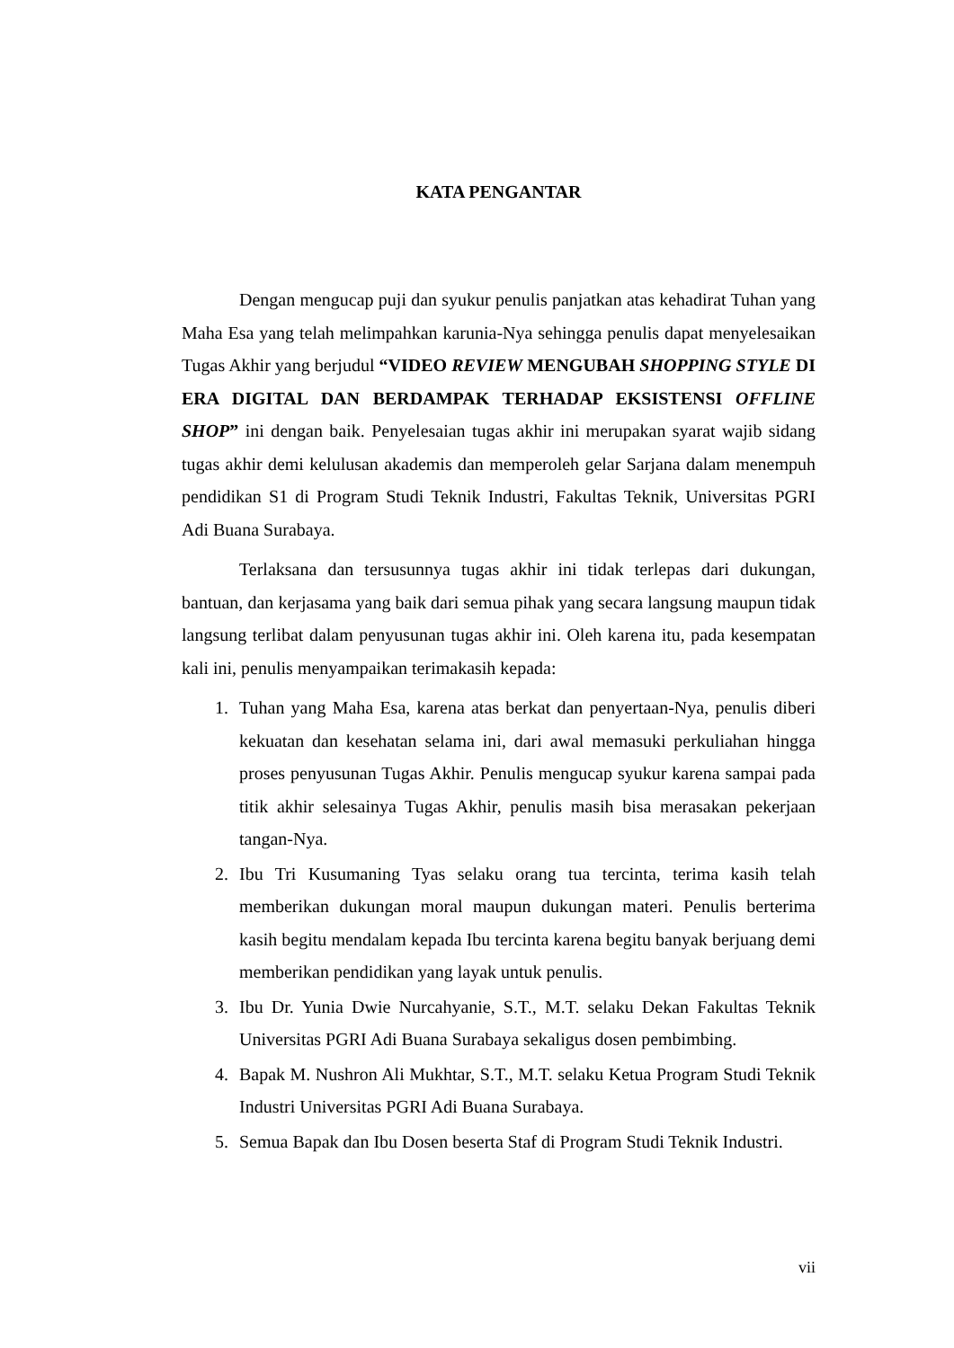KATA PENGANTAR
Dengan mengucap puji dan syukur penulis panjatkan atas kehadirat Tuhan yang Maha Esa yang telah melimpahkan karunia-Nya sehingga penulis dapat menyelesaikan Tugas Akhir yang berjudul “VIDEO REVIEW MENGUBAH SHOPPING STYLE DI ERA DIGITAL DAN BERDAMPAK TERHADAP EKSISTENSI OFFLINE SHOP” ini dengan baik. Penyelesaian tugas akhir ini merupakan syarat wajib sidang tugas akhir demi kelulusan akademis dan memperoleh gelar Sarjana dalam menempuh pendidikan S1 di Program Studi Teknik Industri, Fakultas Teknik, Universitas PGRI Adi Buana Surabaya.
Terlaksana dan tersusunnya tugas akhir ini tidak terlepas dari dukungan, bantuan, dan kerjasama yang baik dari semua pihak yang secara langsung maupun tidak langsung terlibat dalam penyusunan tugas akhir ini. Oleh karena itu, pada kesempatan kali ini, penulis menyampaikan terimakasih kepada:
1. Tuhan yang Maha Esa, karena atas berkat dan penyertaan-Nya, penulis diberi kekuatan dan kesehatan selama ini, dari awal memasuki perkuliahan hingga proses penyusunan Tugas Akhir. Penulis mengucap syukur karena sampai pada titik akhir selesainya Tugas Akhir, penulis masih bisa merasakan pekerjaan tangan-Nya.
2. Ibu Tri Kusumaning Tyas selaku orang tua tercinta, terima kasih telah memberikan dukungan moral maupun dukungan materi. Penulis berterima kasih begitu mendalam kepada Ibu tercinta karena begitu banyak berjuang demi memberikan pendidikan yang layak untuk penulis.
3. Ibu Dr. Yunia Dwie Nurcahyanie, S.T., M.T. selaku Dekan Fakultas Teknik Universitas PGRI Adi Buana Surabaya sekaligus dosen pembimbing.
4. Bapak M. Nushron Ali Mukhtar, S.T., M.T. selaku Ketua Program Studi Teknik Industri Universitas PGRI Adi Buana Surabaya.
5. Semua Bapak dan Ibu Dosen beserta Staf di Program Studi Teknik Industri.
vii